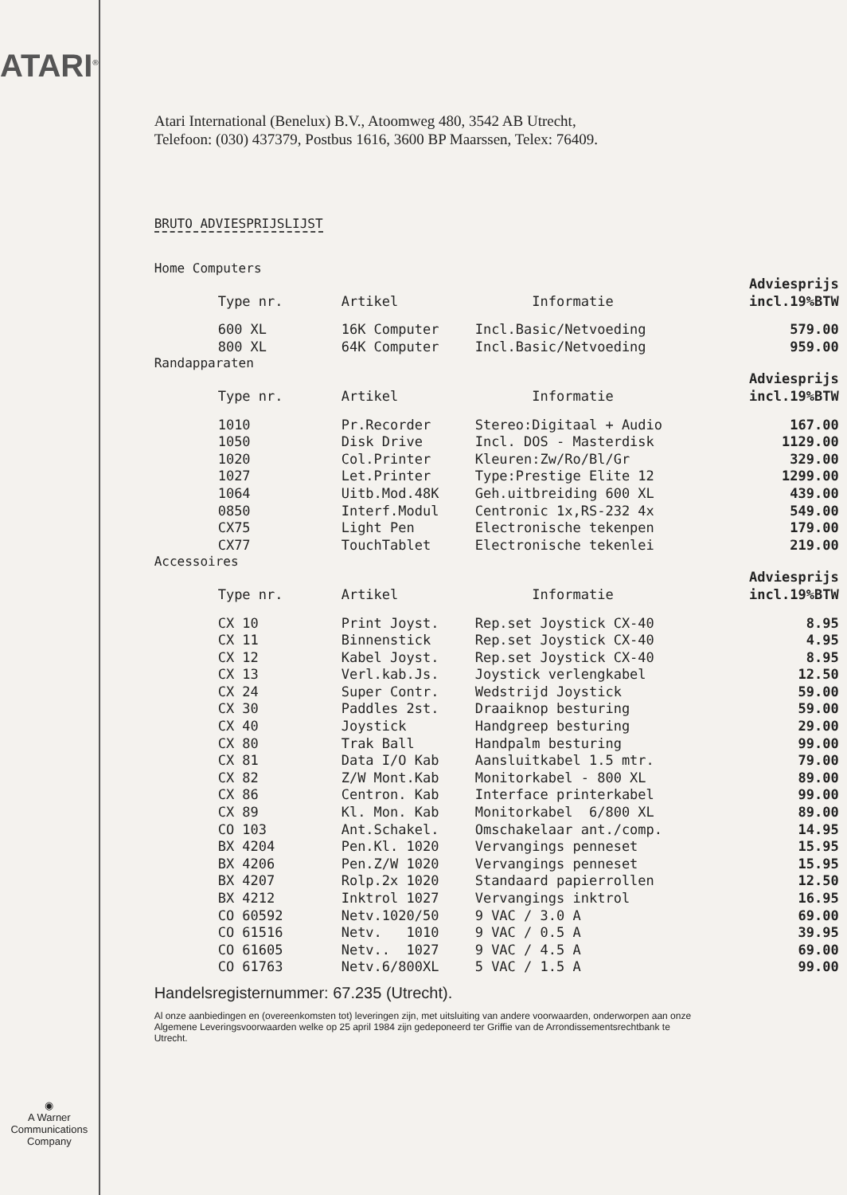ATARI<sup>®</sup>
◉
A Warner
Communications
Company
Atari International (Benelux) B.V., Atoomweg 480, 3542 AB Utrecht,
Telefoon: (030) 437379, Postbus 1616, 3600 BP Maarssen, Telex: 76409.
BRUTO ADVIESPRIJSLIJST
Home Computers
| | Type nr. | Artikel | Informatie | Adviesprijs incl.19%BTW |
| --- | --- | --- | --- | --- |
| | 600 XL | 16K Computer | Incl.Basic/Netvoeding | 579.00 |
| | 800 XL | 64K Computer | Incl.Basic/Netvoeding | 959.00 |
Randapparaten
| | Type nr. | Artikel | Informatie | Adviesprijs incl.19%BTW |
| --- | --- | --- | --- | --- |
| | 1010 | Pr.Recorder | Stereo:Digitaal + Audio | 167.00 |
| | 1050 | Disk Drive | Incl. DOS - Masterdisk | 1129.00 |
| | 1020 | Col.Printer | Kleuren:Zw/Ro/Bl/Gr | 329.00 |
| | 1027 | Let.Printer | Type:Prestige Elite 12 | 1299.00 |
| | 1064 | Uitb.Mod.48K | Geh.uitbreiding 600 XL | 439.00 |
| | 0850 | Interf.Modul | Centronic 1x,RS-232 4x | 549.00 |
| | CX75 | Light Pen | Electronische tekenpen | 179.00 |
| | CX77 | TouchTablet | Electronische tekenlei | 219.00 |
Accessoires
| | Type nr. | Artikel | Informatie | Adviesprijs incl.19%BTW |
| --- | --- | --- | --- | --- |
| | CX 10 | Print Joyst. | Rep.set Joystick CX-40 | 8.95 |
| | CX 11 | Binnenstick | Rep.set Joystick CX-40 | 4.95 |
| | CX 12 | Kabel Joyst. | Rep.set Joystick CX-40 | 8.95 |
| | CX 13 | Verl.kab.Js. | Joystick verlengkabel | 12.50 |
| | CX 24 | Super Contr. | Wedstrijd Joystick | 59.00 |
| | CX 30 | Paddles 2st. | Draaiknop besturing | 59.00 |
| | CX 40 | Joystick | Handgreep besturing | 29.00 |
| | CX 80 | Trak Ball | Handpalm besturing | 99.00 |
| | CX 81 | Data I/O Kab | Aansluitkabel 1.5 mtr. | 79.00 |
| | CX 82 | Z/W Mont.Kab | Monitorkabel - 800 XL | 89.00 |
| | CX 86 | Centron. Kab | Interface printerkabel | 99.00 |
| | CX 89 | Kl. Mon. Kab | Monitorkabel 6/800 XL | 89.00 |
| | CO 103 | Ant.Schakel. | Omschakelaar ant./comp. | 14.95 |
| | BX 4204 | Pen.Kl. 1020 | Vervangings penneset | 15.95 |
| | BX 4206 | Pen.Z/W 1020 | Vervangings penneset | 15.95 |
| | BX 4207 | Rolp.2x 1020 | Standaard papierrollen | 12.50 |
| | BX 4212 | Inktrol 1027 | Vervangings inktrol | 16.95 |
| | CO 60592 | Netv.1020/50 | 9 VAC / 3.0 A | 69.00 |
| | CO 61516 | Netv. 1010 | 9 VAC / 0.5 A | 39.95 |
| | CO 61605 | Netv.. 1027 | 9 VAC / 4.5 A | 69.00 |
| | CO 61763 | Netv.6/800XL | 5 VAC / 1.5 A | 99.00 |
Handelsregisternummer: 67.235 (Utrecht).
Al onze aanbiedingen en (overeenkomsten tot) leveringen zijn, met uitsluiting van andere voorwaarden, onderworpen aan onze Algemene Leveringsvoorwaarden welke op 25 april 1984 zijn gedeponeerd ter Griffie van de Arrondissementsrechtbank te Utrecht.